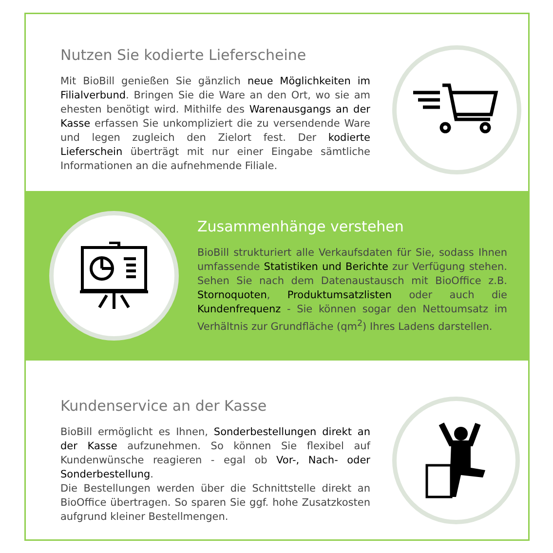Nutzen Sie kodierte Lieferscheine
Mit BioBill genießen Sie gänzlich neue Möglichkeiten im Filialverbund. Bringen Sie die Ware an den Ort, wo sie am ehesten benötigt wird. Mithilfe des Warenausgangs an der Kasse erfassen Sie unkompliziert die zu versendende Ware und legen zugleich den Zielort fest. Der kodierte Lieferschein überträgt mit nur einer Eingabe sämtliche Informationen an die aufnehmende Filiale.
Zusammenhänge verstehen
BioBill strukturiert alle Verkaufsdaten für Sie, sodass Ihnen umfassende Statistiken und Berichte zur Verfügung stehen. Sehen Sie nach dem Datenaustausch mit BioOffice z.B. Stornoquoten, Produktumsatzlisten oder auch die Kundenfrequenz - Sie können sogar den Nettoumsatz im Verhältnis zur Grundfläche (qm<sup>2</sup>) Ihres Ladens darstellen.
Kundenservice an der Kasse
BioBill ermöglicht es Ihnen, Sonderbestellungen direkt an der Kasse aufzunehmen. So können Sie flexibel auf Kundenwünsche reagieren - egal ob Vor-, Nach- oder Sonderbestellung.
Die Bestellungen werden über die Schnittstelle direkt an BioOffice übertragen. So sparen Sie ggf. hohe Zusatzkosten aufgrund kleiner Bestellmengen.